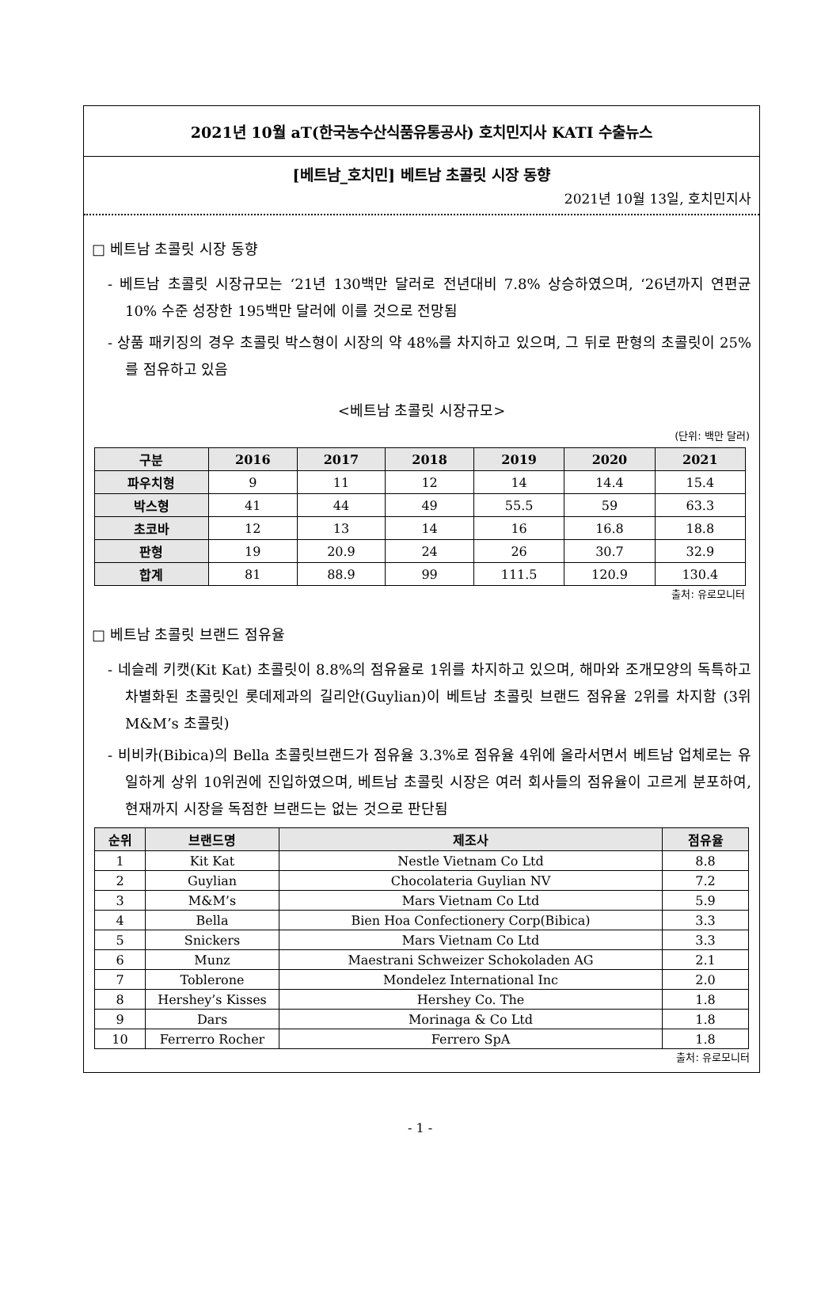2021년 10월 aT(한국농수산식품유통공사) 호치민지사 KATI 수출뉴스
[베트남_호치민] 베트남 초콜릿 시장 동향
2021년 10월 13일, 호치민지사
□ 베트남 초콜릿 시장 동향
- 베트남 초콜릿 시장규모는 ‘21년 130백만 달러로 전년대비 7.8% 상승하였으며, ‘26년까지 연편균 10% 수준 성장한 195백만 달러에 이를 것으로 전망됨
- 상품 패키징의 경우 초콜릿 박스형이 시장의 약 48%를 차지하고 있으며, 그 뒤로 판형의 초콜릿이 25%를 점유하고 있음
<베트남 초콜릿 시장규모>
(단위: 백만 달러)
| 구분 | 2016 | 2017 | 2018 | 2019 | 2020 | 2021 |
| --- | --- | --- | --- | --- | --- | --- |
| 파우치형 | 9 | 11 | 12 | 14 | 14.4 | 15.4 |
| 박스형 | 41 | 44 | 49 | 55.5 | 59 | 63.3 |
| 초코바 | 12 | 13 | 14 | 16 | 16.8 | 18.8 |
| 판형 | 19 | 20.9 | 24 | 26 | 30.7 | 32.9 |
| 합계 | 81 | 88.9 | 99 | 111.5 | 120.9 | 130.4 |
출처: 유로모니터
□ 베트남 초콜릿 브랜드 점유율
- 네슬레 키캣(Kit Kat) 초콜릿이 8.8%의 점유율로 1위를 차지하고 있으며, 해마와 조개모양의 독특하고 차별화된 초콜릿인 롯데제과의 길리안(Guylian)이 베트남 초콜릿 브랜드 점유율 2위를 차지함 (3위 M&M’s 초콜릿)
- 비비카(Bibica)의 Bella 초콜릿브랜드가 점유율 3.3%로 점유율 4위에 올라서면서 베트남 업체로는 유일하게 상위 10위권에 진입하였으며, 베트남 초콜릿 시장은 여러 회사들의 점유율이 고르게 분포하여, 현재까지 시장을 독점한 브랜드는 없는 것으로 판단됨
| 순위 | 브랜드명 | 제조사 | 점유율 |
| --- | --- | --- | --- |
| 1 | Kit Kat | Nestle Vietnam Co Ltd | 8.8 |
| 2 | Guylian | Chocolateria Guylian NV | 7.2 |
| 3 | M&M’s | Mars Vietnam Co Ltd | 5.9 |
| 4 | Bella | Bien Hoa Confectionery Corp(Bibica) | 3.3 |
| 5 | Snickers | Mars Vietnam Co Ltd | 3.3 |
| 6 | Munz | Maestrani Schweizer Schokoladen AG | 2.1 |
| 7 | Toblerone | Mondelez International Inc | 2.0 |
| 8 | Hershey’s Kisses | Hershey Co. The | 1.8 |
| 9 | Dars | Morinaga & Co Ltd | 1.8 |
| 10 | Ferrerro Rocher | Ferrero SpA | 1.8 |
출처: 유로모니터
- 1 -